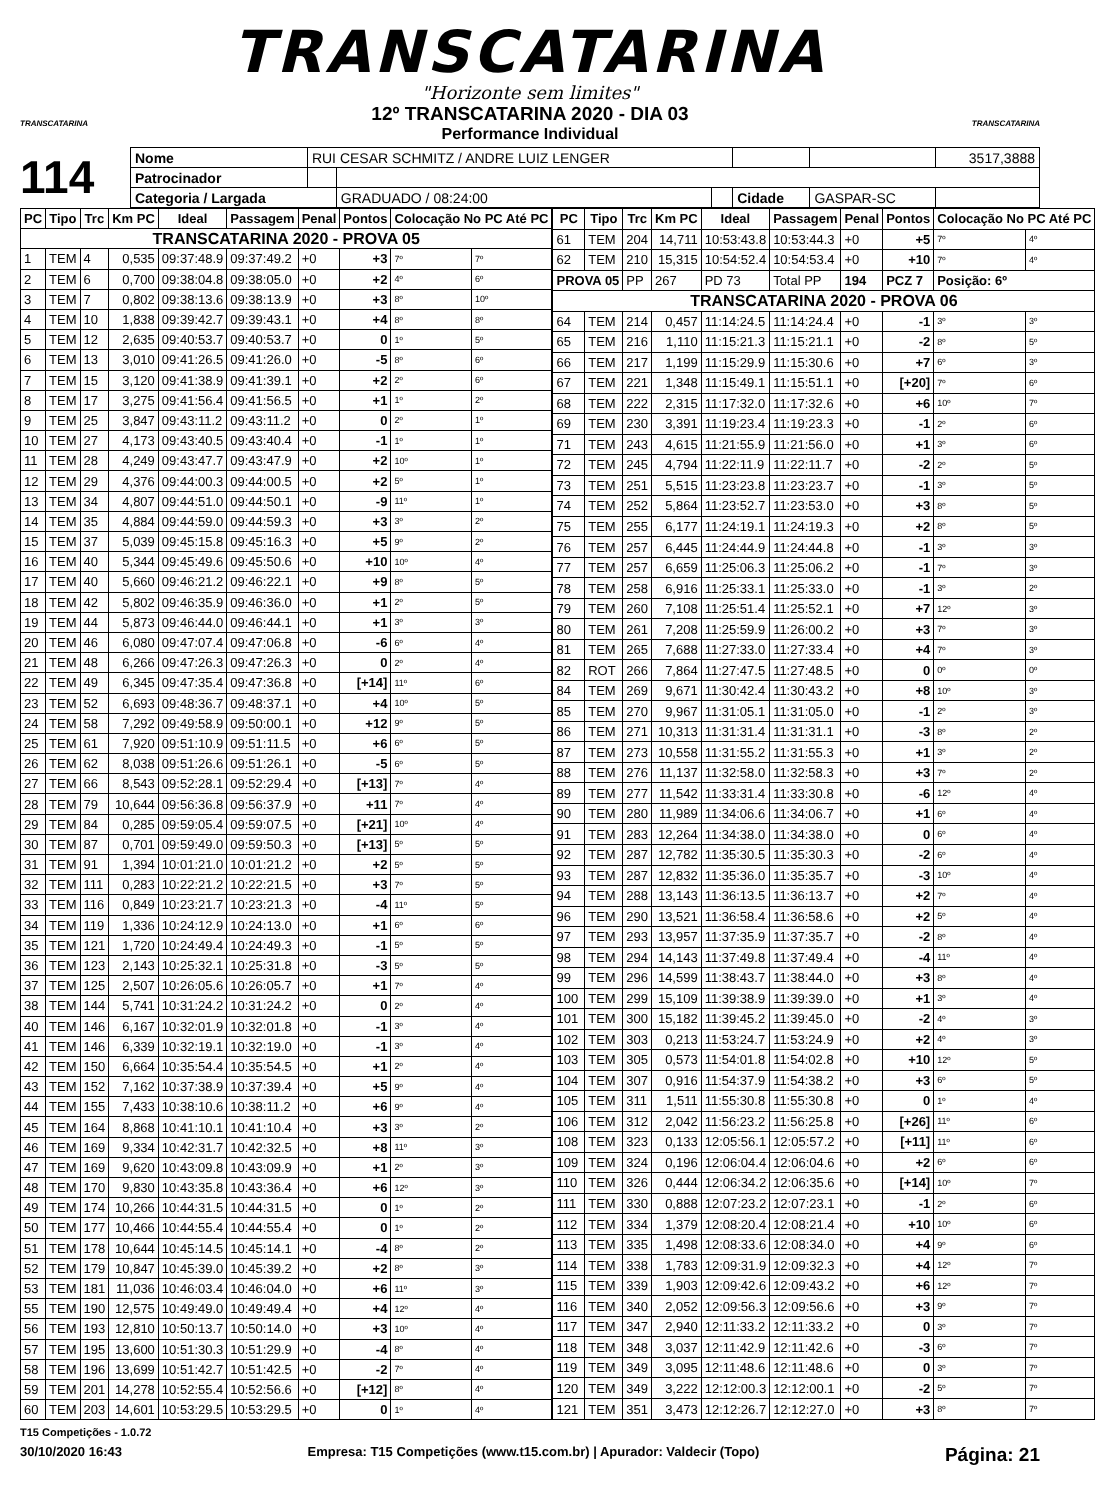TRANSCATARINA
"Horizonte sem limites"
TRANSCATARINA
12º TRANSCATARINA 2020 - DIA 03
Performance Individual
TRANSCATARINA
114
| Nome | RUI CESAR SCHMITZ / ANDRE LUIZ LENGER | | | | | 3517,3888 |
| Patrocinador | | | | | | |
| Categoria / Largada | | GRADUADO / 08:24:00 | | Cidade | GASPAR-SC | |
| PC | Tipo | Trc | Km PC | Ideal | Passagem | Penal | Pontos | Colocação No PC Até PC | |
| --- | --- | --- | --- | --- | --- | --- | --- | --- | --- |
| TRANSCATARINA 2020 - PROVA 05 | | | | | | | | | |
| 1 | TEM | 4 | 0,535 | 09:37:48.9 | 09:37:49.2 | +0 | +3 | 7º | 7º |
| 2 | TEM | 6 | 0,700 | 09:38:04.8 | 09:38:05.0 | +0 | +2 | 4º | 6º |
| 3 | TEM | 7 | 0,802 | 09:38:13.6 | 09:38:13.9 | +0 | +3 | 8º | 10º |
| 4 | TEM | 10 | 1,838 | 09:39:42.7 | 09:39:43.1 | +0 | +4 | 8º | 8º |
| 5 | TEM | 12 | 2,635 | 09:40:53.7 | 09:40:53.7 | +0 | 0 | 1º | 5º |
| 6 | TEM | 13 | 3,010 | 09:41:26.5 | 09:41:26.0 | +0 | -5 | 8º | 6º |
| 7 | TEM | 15 | 3,120 | 09:41:38.9 | 09:41:39.1 | +0 | +2 | 2º | 6º |
| 8 | TEM | 17 | 3,275 | 09:41:56.4 | 09:41:56.5 | +0 | +1 | 1º | 2º |
| 9 | TEM | 25 | 3,847 | 09:43:11.2 | 09:43:11.2 | +0 | 0 | 2º | 1º |
| 10 | TEM | 27 | 4,173 | 09:43:40.5 | 09:43:40.4 | +0 | -1 | 1º | 1º |
| 11 | TEM | 28 | 4,249 | 09:43:47.7 | 09:43:47.9 | +0 | +2 | 10º | 1º |
| 12 | TEM | 29 | 4,376 | 09:44:00.3 | 09:44:00.5 | +0 | +2 | 5º | 1º |
| 13 | TEM | 34 | 4,807 | 09:44:51.0 | 09:44:50.1 | +0 | -9 | 11º | 1º |
| 14 | TEM | 35 | 4,884 | 09:44:59.0 | 09:44:59.3 | +0 | +3 | 3º | 2º |
| 15 | TEM | 37 | 5,039 | 09:45:15.8 | 09:45:16.3 | +0 | +5 | 9º | 2º |
| 16 | TEM | 40 | 5,344 | 09:45:49.6 | 09:45:50.6 | +0 | +10 | 10º | 4º |
| 17 | TEM | 40 | 5,660 | 09:46:21.2 | 09:46:22.1 | +0 | +9 | 8º | 5º |
| 18 | TEM | 42 | 5,802 | 09:46:35.9 | 09:46:36.0 | +0 | +1 | 2º | 5º |
| 19 | TEM | 44 | 5,873 | 09:46:44.0 | 09:46:44.1 | +0 | +1 | 3º | 3º |
| 20 | TEM | 46 | 6,080 | 09:47:07.4 | 09:47:06.8 | +0 | -6 | 6º | 4º |
| 21 | TEM | 48 | 6,266 | 09:47:26.3 | 09:47:26.3 | +0 | 0 | 2º | 4º |
| 22 | TEM | 49 | 6,345 | 09:47:35.4 | 09:47:36.8 | +0 | [+14] | 11º | 6º |
| 23 | TEM | 52 | 6,693 | 09:48:36.7 | 09:48:37.1 | +0 | +4 | 10º | 5º |
| 24 | TEM | 58 | 7,292 | 09:49:58.9 | 09:50:00.1 | +0 | +12 | 9º | 5º |
| 25 | TEM | 61 | 7,920 | 09:51:10.9 | 09:51:11.5 | +0 | +6 | 6º | 5º |
| 26 | TEM | 62 | 8,038 | 09:51:26.6 | 09:51:26.1 | +0 | -5 | 6º | 5º |
| 27 | TEM | 66 | 8,543 | 09:52:28.1 | 09:52:29.4 | +0 | [+13] | 7º | 4º |
| 28 | TEM | 79 | 10,644 | 09:56:36.8 | 09:56:37.9 | +0 | +11 | 7º | 4º |
| 29 | TEM | 84 | 0,285 | 09:59:05.4 | 09:59:07.5 | +0 | [+21] | 10º | 4º |
| 30 | TEM | 87 | 0,701 | 09:59:49.0 | 09:59:50.3 | +0 | [+13] | 5º | 5º |
| 31 | TEM | 91 | 1,394 | 10:01:21.0 | 10:01:21.2 | +0 | +2 | 5º | 5º |
| 32 | TEM | 111 | 0,283 | 10:22:21.2 | 10:22:21.5 | +0 | +3 | 7º | 5º |
| 33 | TEM | 116 | 0,849 | 10:23:21.7 | 10:23:21.3 | +0 | -4 | 11º | 5º |
| 34 | TEM | 119 | 1,336 | 10:24:12.9 | 10:24:13.0 | +0 | +1 | 6º | 6º |
| 35 | TEM | 121 | 1,720 | 10:24:49.4 | 10:24:49.3 | +0 | -1 | 5º | 5º |
| 36 | TEM | 123 | 2,143 | 10:25:32.1 | 10:25:31.8 | +0 | -3 | 5º | 5º |
| 37 | TEM | 125 | 2,507 | 10:26:05.6 | 10:26:05.7 | +0 | +1 | 7º | 4º |
| 38 | TEM | 144 | 5,741 | 10:31:24.2 | 10:31:24.2 | +0 | 0 | 2º | 4º |
| 40 | TEM | 146 | 6,167 | 10:32:01.9 | 10:32:01.8 | +0 | -1 | 3º | 4º |
| 41 | TEM | 146 | 6,339 | 10:32:19.1 | 10:32:19.0 | +0 | -1 | 3º | 4º |
| 42 | TEM | 150 | 6,664 | 10:35:54.4 | 10:35:54.5 | +0 | +1 | 2º | 4º |
| 43 | TEM | 152 | 7,162 | 10:37:38.9 | 10:37:39.4 | +0 | +5 | 9º | 4º |
| 44 | TEM | 155 | 7,433 | 10:38:10.6 | 10:38:11.2 | +0 | +6 | 9º | 4º |
| 45 | TEM | 164 | 8,868 | 10:41:10.1 | 10:41:10.4 | +0 | +3 | 3º | 2º |
| 46 | TEM | 169 | 9,334 | 10:42:31.7 | 10:42:32.5 | +0 | +8 | 11º | 3º |
| 47 | TEM | 169 | 9,620 | 10:43:09.8 | 10:43:09.9 | +0 | +1 | 2º | 3º |
| 48 | TEM | 170 | 9,830 | 10:43:35.8 | 10:43:36.4 | +0 | +6 | 12º | 3º |
| 49 | TEM | 174 | 10,266 | 10:44:31.5 | 10:44:31.5 | +0 | 0 | 1º | 2º |
| 50 | TEM | 177 | 10,466 | 10:44:55.4 | 10:44:55.4 | +0 | 0 | 1º | 2º |
| 51 | TEM | 178 | 10,644 | 10:45:14.5 | 10:45:14.1 | +0 | -4 | 8º | 2º |
| 52 | TEM | 179 | 10,847 | 10:45:39.0 | 10:45:39.2 | +0 | +2 | 8º | 3º |
| 53 | TEM | 181 | 11,036 | 10:46:03.4 | 10:46:04.0 | +0 | +6 | 11º | 3º |
| 55 | TEM | 190 | 12,575 | 10:49:49.0 | 10:49:49.4 | +0 | +4 | 12º | 4º |
| 56 | TEM | 193 | 12,810 | 10:50:13.7 | 10:50:14.0 | +0 | +3 | 10º | 4º |
| 57 | TEM | 195 | 13,600 | 10:51:30.3 | 10:51:29.9 | +0 | -4 | 8º | 4º |
| 58 | TEM | 196 | 13,699 | 10:51:42.7 | 10:51:42.5 | +0 | -2 | 7º | 4º |
| 59 | TEM | 201 | 14,278 | 10:52:55.4 | 10:52:56.6 | +0 | [+12] | 8º | 4º |
| 60 | TEM | 203 | 14,601 | 10:53:29.5 | 10:53:29.5 | +0 | 0 | 1º | 4º |
| PC | Tipo | Trc | Km PC | Ideal | Passagem | Penal | Pontos | Colocação No PC Até PC | |
| --- | --- | --- | --- | --- | --- | --- | --- | --- | --- |
| 61 | TEM | 204 | 14,711 | 10:53:43.8 | 10:53:44.3 | +0 | +5 | 7º | 4º |
| 62 | TEM | 210 | 15,315 | 10:54:52.4 | 10:54:53.4 | +0 | +10 | 7º | 4º |
| PROVA 05 | | PP | 267 | PD 73 | Total PP | 194 | PCZ 7 | Posição: 6º | |
| TRANSCATARINA 2020 - PROVA 06 | | | | | | | | | |
| 64 | TEM | 214 | 0,457 | 11:14:24.5 | 11:14:24.4 | +0 | -1 | 3º | 3º |
| 65 | TEM | 216 | 1,110 | 11:15:21.3 | 11:15:21.1 | +0 | -2 | 8º | 5º |
| 66 | TEM | 217 | 1,199 | 11:15:29.9 | 11:15:30.6 | +0 | +7 | 6º | 3º |
| 67 | TEM | 221 | 1,348 | 11:15:49.1 | 11:15:51.1 | +0 | [+20] | 7º | 6º |
| 68 | TEM | 222 | 2,315 | 11:17:32.0 | 11:17:32.6 | +0 | +6 | 10º | 7º |
| 69 | TEM | 230 | 3,391 | 11:19:23.4 | 11:19:23.3 | +0 | -1 | 2º | 6º |
| 71 | TEM | 243 | 4,615 | 11:21:55.9 | 11:21:56.0 | +0 | +1 | 3º | 6º |
| 72 | TEM | 245 | 4,794 | 11:22:11.9 | 11:22:11.7 | +0 | -2 | 2º | 5º |
| 73 | TEM | 251 | 5,515 | 11:23:23.8 | 11:23:23.7 | +0 | -1 | 3º | 5º |
| 74 | TEM | 252 | 5,864 | 11:23:52.7 | 11:23:53.0 | +0 | +3 | 8º | 5º |
| 75 | TEM | 255 | 6,177 | 11:24:19.1 | 11:24:19.3 | +0 | +2 | 8º | 5º |
| 76 | TEM | 257 | 6,445 | 11:24:44.9 | 11:24:44.8 | +0 | -1 | 3º | 3º |
| 77 | TEM | 257 | 6,659 | 11:25:06.3 | 11:25:06.2 | +0 | -1 | 7º | 3º |
| 78 | TEM | 258 | 6,916 | 11:25:33.1 | 11:25:33.0 | +0 | -1 | 3º | 2º |
| 79 | TEM | 260 | 7,108 | 11:25:51.4 | 11:25:52.1 | +0 | +7 | 12º | 3º |
| 80 | TEM | 261 | 7,208 | 11:25:59.9 | 11:26:00.2 | +0 | +3 | 7º | 3º |
| 81 | TEM | 265 | 7,688 | 11:27:33.0 | 11:27:33.4 | +0 | +4 | 7º | 3º |
| 82 | ROT | 266 | 7,864 | 11:27:47.5 | 11:27:48.5 | +0 | 0 | 0º | 0º |
| 84 | TEM | 269 | 9,671 | 11:30:42.4 | 11:30:43.2 | +0 | +8 | 10º | 3º |
| 85 | TEM | 270 | 9,967 | 11:31:05.1 | 11:31:05.0 | +0 | -1 | 2º | 3º |
| 86 | TEM | 271 | 10,313 | 11:31:31.4 | 11:31:31.1 | +0 | -3 | 8º | 2º |
| 87 | TEM | 273 | 10,558 | 11:31:55.2 | 11:31:55.3 | +0 | +1 | 3º | 2º |
| 88 | TEM | 276 | 11,137 | 11:32:58.0 | 11:32:58.3 | +0 | +3 | 7º | 2º |
| 89 | TEM | 277 | 11,542 | 11:33:31.4 | 11:33:30.8 | +0 | -6 | 12º | 4º |
| 90 | TEM | 280 | 11,989 | 11:34:06.6 | 11:34:06.7 | +0 | +1 | 6º | 4º |
| 91 | TEM | 283 | 12,264 | 11:34:38.0 | 11:34:38.0 | +0 | 0 | 6º | 4º |
| 92 | TEM | 287 | 12,782 | 11:35:30.5 | 11:35:30.3 | +0 | -2 | 6º | 4º |
| 93 | TEM | 287 | 12,832 | 11:35:36.0 | 11:35:35.7 | +0 | -3 | 10º | 4º |
| 94 | TEM | 288 | 13,143 | 11:36:13.5 | 11:36:13.7 | +0 | +2 | 7º | 4º |
| 96 | TEM | 290 | 13,521 | 11:36:58.4 | 11:36:58.6 | +0 | +2 | 5º | 4º |
| 97 | TEM | 293 | 13,957 | 11:37:35.9 | 11:37:35.7 | +0 | -2 | 8º | 4º |
| 98 | TEM | 294 | 14,143 | 11:37:49.8 | 11:37:49.4 | +0 | -4 | 11º | 4º |
| 99 | TEM | 296 | 14,599 | 11:38:43.7 | 11:38:44.0 | +0 | +3 | 8º | 4º |
| 100 | TEM | 299 | 15,109 | 11:39:38.9 | 11:39:39.0 | +0 | +1 | 3º | 4º |
| 101 | TEM | 300 | 15,182 | 11:39:45.2 | 11:39:45.0 | +0 | -2 | 4º | 3º |
| 102 | TEM | 303 | 0,213 | 11:53:24.7 | 11:53:24.9 | +0 | +2 | 4º | 3º |
| 103 | TEM | 305 | 0,573 | 11:54:01.8 | 11:54:02.8 | +0 | +10 | 12º | 5º |
| 104 | TEM | 307 | 0,916 | 11:54:37.9 | 11:54:38.2 | +0 | +3 | 6º | 5º |
| 105 | TEM | 311 | 1,511 | 11:55:30.8 | 11:55:30.8 | +0 | 0 | 1º | 4º |
| 106 | TEM | 312 | 2,042 | 11:56:23.2 | 11:56:25.8 | +0 | [+26] | 11º | 6º |
| 108 | TEM | 323 | 0,133 | 12:05:56.1 | 12:05:57.2 | +0 | [+11] | 11º | 6º |
| 109 | TEM | 324 | 0,196 | 12:06:04.4 | 12:06:04.6 | +0 | +2 | 6º | 6º |
| 110 | TEM | 326 | 0,444 | 12:06:34.2 | 12:06:35.6 | +0 | [+14] | 10º | 7º |
| 111 | TEM | 330 | 0,888 | 12:07:23.2 | 12:07:23.1 | +0 | -1 | 2º | 6º |
| 112 | TEM | 334 | 1,379 | 12:08:20.4 | 12:08:21.4 | +0 | +10 | 10º | 6º |
| 113 | TEM | 335 | 1,498 | 12:08:33.6 | 12:08:34.0 | +0 | +4 | 9º | 6º |
| 114 | TEM | 338 | 1,783 | 12:09:31.9 | 12:09:32.3 | +0 | +4 | 12º | 7º |
| 115 | TEM | 339 | 1,903 | 12:09:42.6 | 12:09:43.2 | +0 | +6 | 12º | 7º |
| 116 | TEM | 340 | 2,052 | 12:09:56.3 | 12:09:56.6 | +0 | +3 | 9º | 7º |
| 117 | TEM | 347 | 2,940 | 12:11:33.2 | 12:11:33.2 | +0 | 0 | 3º | 7º |
| 118 | TEM | 348 | 3,037 | 12:11:42.9 | 12:11:42.6 | +0 | -3 | 6º | 7º |
| 119 | TEM | 349 | 3,095 | 12:11:48.6 | 12:11:48.6 | +0 | 0 | 3º | 7º |
| 120 | TEM | 349 | 3,222 | 12:12:00.3 | 12:12:00.1 | +0 | -2 | 5º | 7º |
| 121 | TEM | 351 | 3,473 | 12:12:26.7 | 12:12:27.0 | +0 | +3 | 8º | 7º |
T15 Competições - 1.0.72
30/10/2020 16:43 Empresa: T15 Competições (www.t15.com.br) | Apurador: Valdecir (Topo) Página: 21